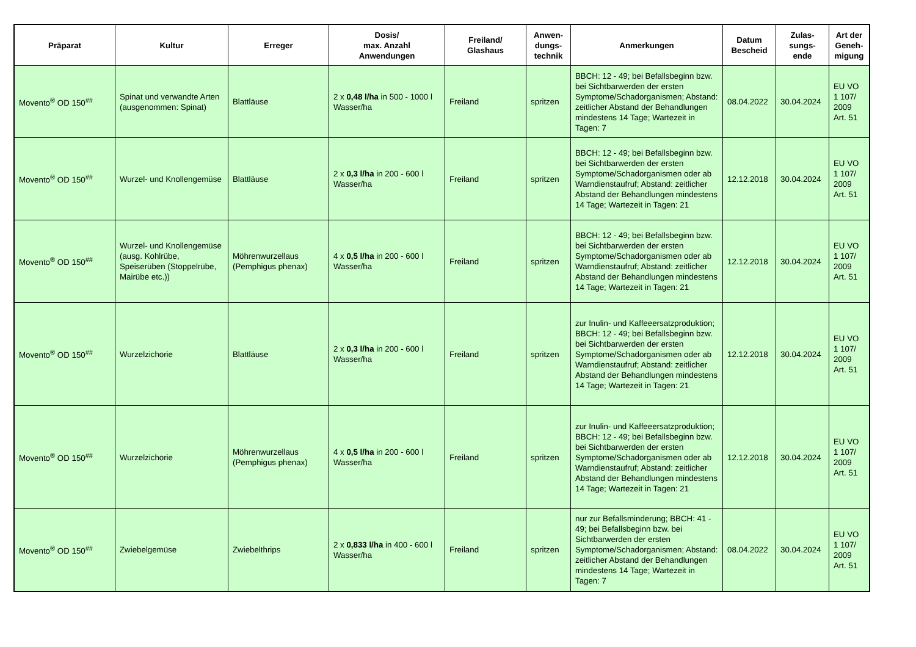| Präparat | Kultur | Erreger | Dosis/ max. Anzahl Anwendungen | Freiland/ Glashaus | Anwen- dungs- technik | Anmerkungen | Datum Bescheid | Zulas- sungs- ende | Art der Geneh- migung |
| --- | --- | --- | --- | --- | --- | --- | --- | --- | --- |
| Movento<sup>®</sup> OD 150<sup>##</sup> | Spinat und verwandte Arten (ausgenommen: Spinat) | Blattläuse | 2 x 0,48 l/ha in 500 - 1000 l Wasser/ha | Freiland | spritzen | BBCH: 12 - 49; bei Befallsbeginn bzw. bei Sichtbarwerden der ersten Symptome/Schadorganismen; Abstand: zeitlicher Abstand der Behandlungen mindestens 14 Tage; Wartezeit in Tagen: 7 | 08.04.2022 | 30.04.2024 | EU VO 1 107/ 2009 Art. 51 |
| Movento<sup>®</sup> OD 150<sup>##</sup> | Wurzel- und Knollengemüse | Blattläuse | 2 x 0,3 l/ha in 200 - 600 l Wasser/ha | Freiland | spritzen | BBCH: 12 - 49; bei Befallsbeginn bzw. bei Sichtbarwerden der ersten Symptome/Schadorganismen oder ab Warndienstaufruf; Abstand: zeitlicher Abstand der Behandlungen mindestens 14 Tage; Wartezeit in Tagen: 21 | 12.12.2018 | 30.04.2024 | EU VO 1 107/ 2009 Art. 51 |
| Movento<sup>®</sup> OD 150<sup>##</sup> | Wurzel- und Knollengemüse (ausg. Kohlrübe, Speiserüben (Stoppelrübe, Mairübe etc.)) | Möhrenwurzellaus (Pemphigus phenax) | 4 x 0,5 l/ha in 200 - 600 l Wasser/ha | Freiland | spritzen | BBCH: 12 - 49; bei Befallsbeginn bzw. bei Sichtbarwerden der ersten Symptome/Schadorganismen oder ab Warndienstaufruf; Abstand: zeitlicher Abstand der Behandlungen mindestens 14 Tage; Wartezeit in Tagen: 21 | 12.12.2018 | 30.04.2024 | EU VO 1 107/ 2009 Art. 51 |
| Movento<sup>®</sup> OD 150<sup>##</sup> | Wurzelzichorie | Blattläuse | 2 x 0,3 l/ha in 200 - 600 l Wasser/ha | Freiland | spritzen | zur Inulin- und Kaffeeersatzproduktion; BBCH: 12 - 49; bei Befallsbeginn bzw. bei Sichtbarwerden der ersten Symptome/Schadorganismen oder ab Warndienstaufruf; Abstand: zeitlicher Abstand der Behandlungen mindestens 14 Tage; Wartezeit in Tagen: 21 | 12.12.2018 | 30.04.2024 | EU VO 1 107/ 2009 Art. 51 |
| Movento<sup>®</sup> OD 150<sup>##</sup> | Wurzelzichorie | Möhrenwurzellaus (Pemphigus phenax) | 4 x 0,5 l/ha in 200 - 600 l Wasser/ha | Freiland | spritzen | zur Inulin- und Kaffeeersatzproduktion; BBCH: 12 - 49; bei Befallsbeginn bzw. bei Sichtbarwerden der ersten Symptome/Schadorganismen oder ab Warndienstaufruf; Abstand: zeitlicher Abstand der Behandlungen mindestens 14 Tage; Wartezeit in Tagen: 21 | 12.12.2018 | 30.04.2024 | EU VO 1 107/ 2009 Art. 51 |
| Movento<sup>®</sup> OD 150<sup>##</sup> | Zwiebelgemüse | Zwiebelthrips | 2 x 0,833 l/ha in 400 - 600 l Wasser/ha | Freiland | spritzen | nur zur Befallsminderung; BBCH: 41 - 49; bei Befallsbeginn bzw. bei Sichtbarwerden der ersten Symptome/Schadorganismen; Abstand: zeitlicher Abstand der Behandlungen mindestens 14 Tage; Wartezeit in Tagen: 7 | 08.04.2022 | 30.04.2024 | EU VO 1 107/ 2009 Art. 51 |